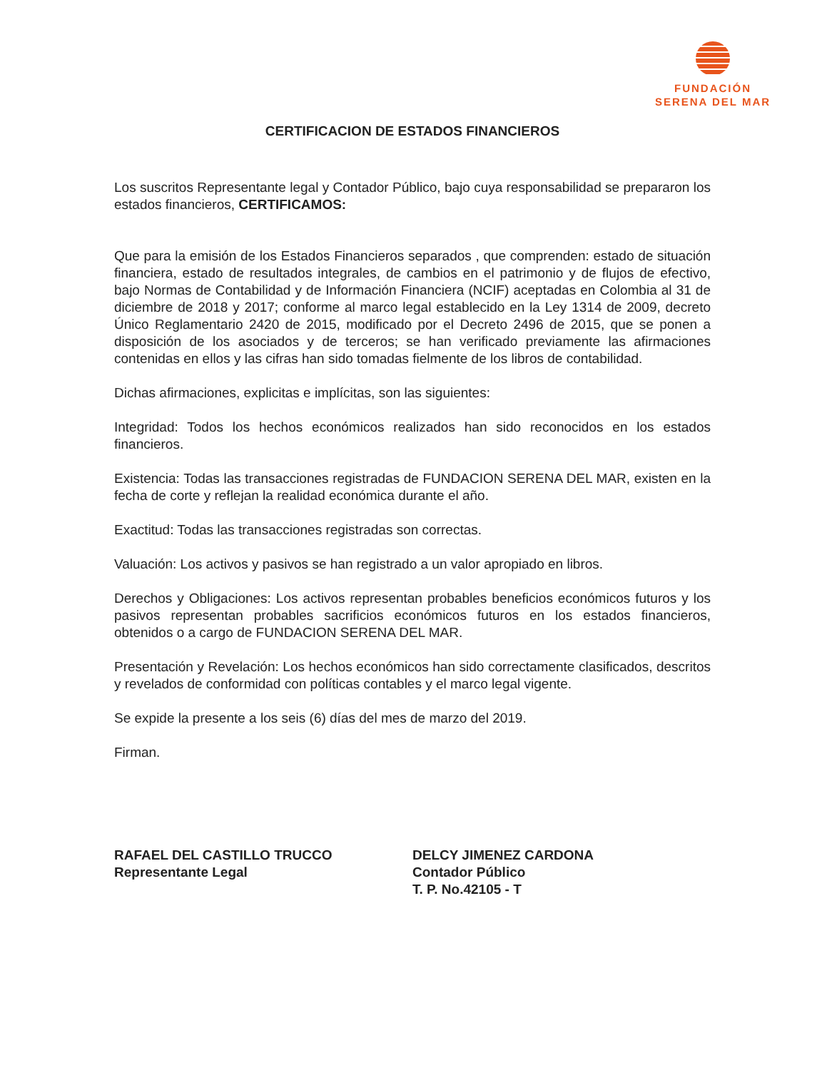FUNDACIÓN
SERENA DEL MAR
CERTIFICACION DE ESTADOS FINANCIEROS
Los suscritos Representante legal y Contador Público, bajo cuya responsabilidad se prepararon los estados financieros, CERTIFICAMOS:
Que para la emisión de los Estados Financieros separados , que comprenden: estado de situación financiera, estado de resultados integrales, de cambios en el patrimonio y de flujos de efectivo, bajo Normas de Contabilidad y de Información Financiera (NCIF) aceptadas en Colombia al 31 de diciembre de 2018 y 2017; conforme al marco legal establecido en la Ley 1314 de 2009, decreto Único Reglamentario 2420 de 2015, modificado por el Decreto 2496 de 2015, que se ponen a disposición de los asociados y de terceros; se han verificado previamente las afirmaciones contenidas en ellos y las cifras han sido tomadas fielmente de los libros de contabilidad.
Dichas afirmaciones, explicitas e implícitas, son las siguientes:
Integridad: Todos los hechos económicos realizados han sido reconocidos en los estados financieros.
Existencia: Todas las transacciones registradas de FUNDACION SERENA DEL MAR, existen en la fecha de corte y reflejan la realidad económica durante el año.
Exactitud: Todas las transacciones registradas son correctas.
Valuación: Los activos y pasivos se han registrado a un valor apropiado en libros.
Derechos y Obligaciones: Los activos representan probables beneficios económicos futuros y los pasivos representan probables sacrificios económicos futuros en los estados financieros, obtenidos o a cargo de FUNDACION SERENA DEL MAR.
Presentación y Revelación: Los hechos económicos han sido correctamente clasificados, descritos y revelados de conformidad con políticas contables y el marco legal vigente.
Se expide la presente a los seis (6) días del mes de marzo del 2019.
Firman.
RAFAEL DEL CASTILLO TRUCCO
Representante Legal
DELCY JIMENEZ CARDONA
Contador Público
T. P. No.42105 - T